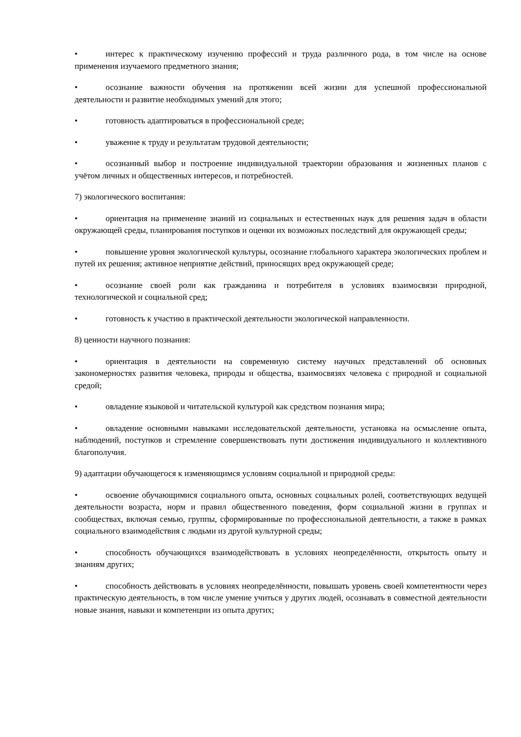• интерес к практическому изучению профессий и труда различного рода, в том числе на основе применения изучаемого предметного знания;
• осознание важности обучения на протяжении всей жизни для успешной профессиональной деятельности и развитие необходимых умений для этого;
• готовность адаптироваться в профессиональной среде;
• уважение к труду и результатам трудовой деятельности;
• осознанный выбор и построение индивидуальной траектории образования и жизненных планов с учётом личных и общественных интересов, и потребностей.
7) экологического воспитания:
• ориентация на применение знаний из социальных и естественных наук для решения задач в области окружающей среды, планирования поступков и оценки их возможных последствий для окружающей среды;
• повышение уровня экологической культуры, осознание глобального характера экологических проблем и путей их решения; активное неприятие действий, приносящих вред окружающей среде;
• осознание своей роли как гражданина и потребителя в условиях взаимосвязи природной, технологической и социальной сред;
• готовность к участию в практической деятельности экологической направленности.
8) ценности научного познания:
• ориентация в деятельности на современную систему научных представлений об основных закономерностях развития человека, природы и общества, взаимосвязях человека с природной и социальной средой;
• овладение языковой и читательской культурой как средством познания мира;
• овладение основными навыками исследовательской деятельности, установка на осмысление опыта, наблюдений, поступков и стремление совершенствовать пути достижения индивидуального и коллективного благополучия.
9) адаптации обучающегося к изменяющимся условиям социальной и природной среды:
• освоение обучающимися социального опыта, основных социальных ролей, соответствующих ведущей деятельности возраста, норм и правил общественного поведения, форм социальной жизни в группах и сообществах, включая семью, группы, сформированные по профессиональной деятельности, а также в рамках социального взаимодействия с людьми из другой культурной среды;
• способность обучающихся взаимодействовать в условиях неопределённости, открытость опыту и знаниям других;
• способность действовать в условиях неопределённости, повышать уровень своей компетентности через практическую деятельность, в том числе умение учиться у других людей, осознавать в совместной деятельности новые знания, навыки и компетенции из опыта других;